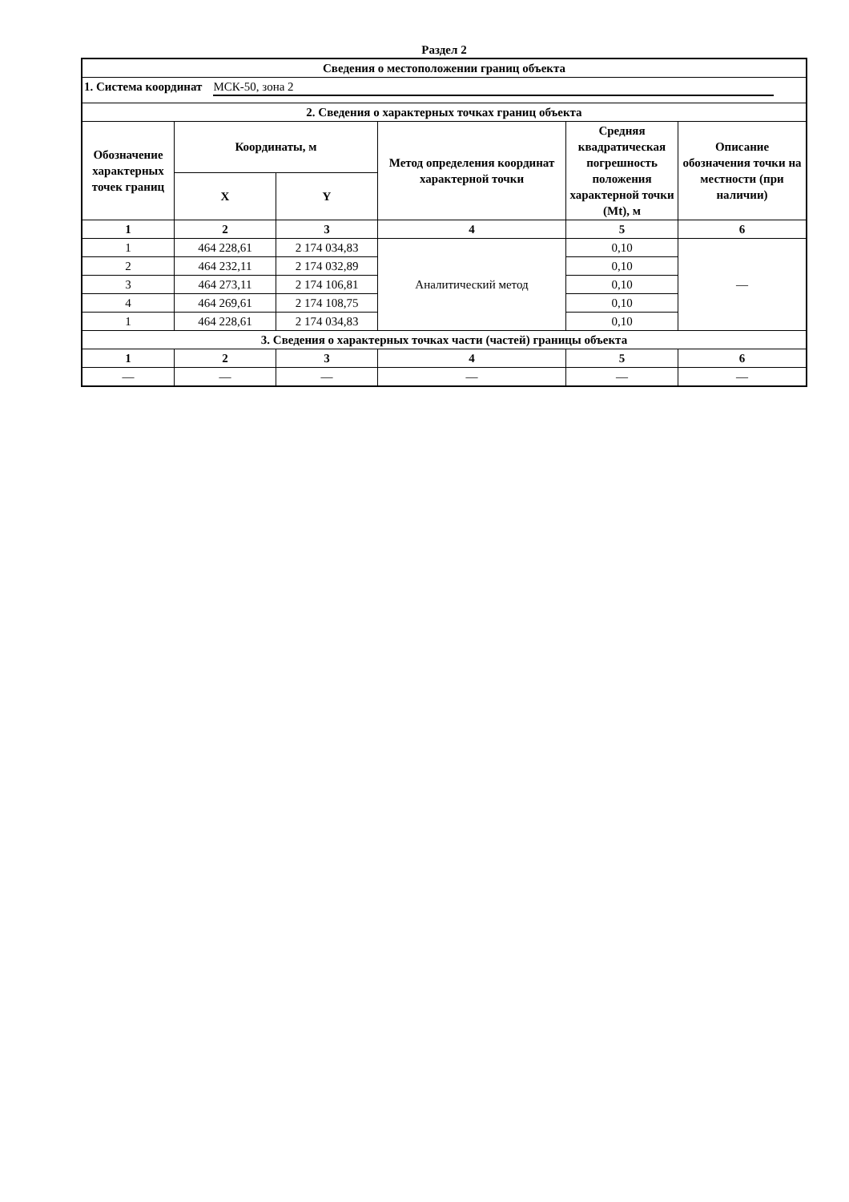Раздел 2
| Сведения о местоположении границ объекта | | | | | |
| --- | --- | --- | --- | --- | --- |
| 1. Система координат МСК-50, зона 2 | | | | | |
| 2. Сведения о характерных точках границ объекта | | | | | |
| Обозначение характерных точек границ | Координаты, м | | Метод определения координат характерной точки | Средняя квадратическая погрешность положения характерной точки (Mt), м | Описание обозначения точки на местности (при наличии) |
| | X | Y | | | |
| 1 | 2 | 3 | 4 | 5 | 6 |
| 1 | 464 228,61 | 2 174 034,83 | Аналитический метод | 0,10 | — |
| 2 | 464 232,11 | 2 174 032,89 | | 0,10 | |
| 3 | 464 273,11 | 2 174 106,81 | | 0,10 | |
| 4 | 464 269,61 | 2 174 108,75 | | 0,10 | |
| 1 | 464 228,61 | 2 174 034,83 | | 0,10 | |
| 3. Сведения о характерных точках части (частей) границы объекта | | | | | |
| 1 | 2 | 3 | 4 | 5 | 6 |
| — | — | — | — | — | — |